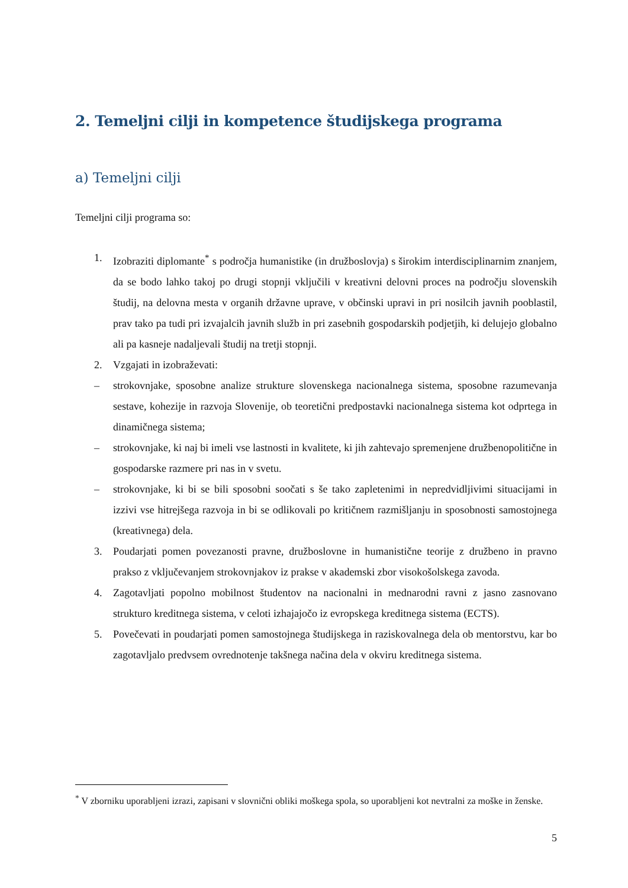2. Temeljni cilji in kompetence študijskega programa
a) Temeljni cilji
Temeljni cilji programa so:
1. Izobraziti diplomante<sup>*</sup> s področja humanistike (in družboslovja) s širokim interdisciplinarnim znanjem, da se bodo lahko takoj po drugi stopnji vključili v kreativni delovni proces na področju slovenskih študij, na delovna mesta v organih državne uprave, v občinski upravi in pri nosilcih javnih pooblastil, prav tako pa tudi pri izvajalcih javnih služb in pri zasebnih gospodarskih podjetjih, ki delujejo globalno ali pa kasneje nadaljevali študij na tretji stopnji.
2. Vzgajati in izobraževati:
– strokovnjake, sposobne analize strukture slovenskega nacionalnega sistema, sposobne razumevanja sestave, kohezije in razvoja Slovenije, ob teoretični predpostavki nacionalnega sistema kot odprtega in dinamičnega sistema;
– strokovnjake, ki naj bi imeli vse lastnosti in kvalitete, ki jih zahtevajo spremenjene družbenopolitične in gospodarske razmere pri nas in v svetu.
– strokovnjake, ki bi se bili sposobni soočati s še tako zapletenimi in nepredvidljivimi situacijami in izzivi vse hitrejšega razvoja in bi se odlikovali po kritičnem razmišljanju in sposobnosti samostojnega (kreativnega) dela.
3. Poudarjati pomen povezanosti pravne, družboslovne in humanistične teorije z družbeno in pravno prakso z vključevanjem strokovnjakov iz prakse v akademski zbor visokošolskega zavoda.
4. Zagotavljati popolno mobilnost študentov na nacionalni in mednarodni ravni z jasno zasnovano strukturo kreditnega sistema, v celoti izhajajočo iz evropskega kreditnega sistema (ECTS).
5. Povečevati in poudarjati pomen samostojnega študijskega in raziskovalnega dela ob mentorstvu, kar bo zagotavljalo predvsem ovrednotenje takšnega načina dela v okviru kreditnega sistema.
<sup>*</sup> V zborniku uporabljeni izrazi, zapisani v slovnični obliki moškega spola, so uporabljeni kot nevtralni za moške in ženske.
5